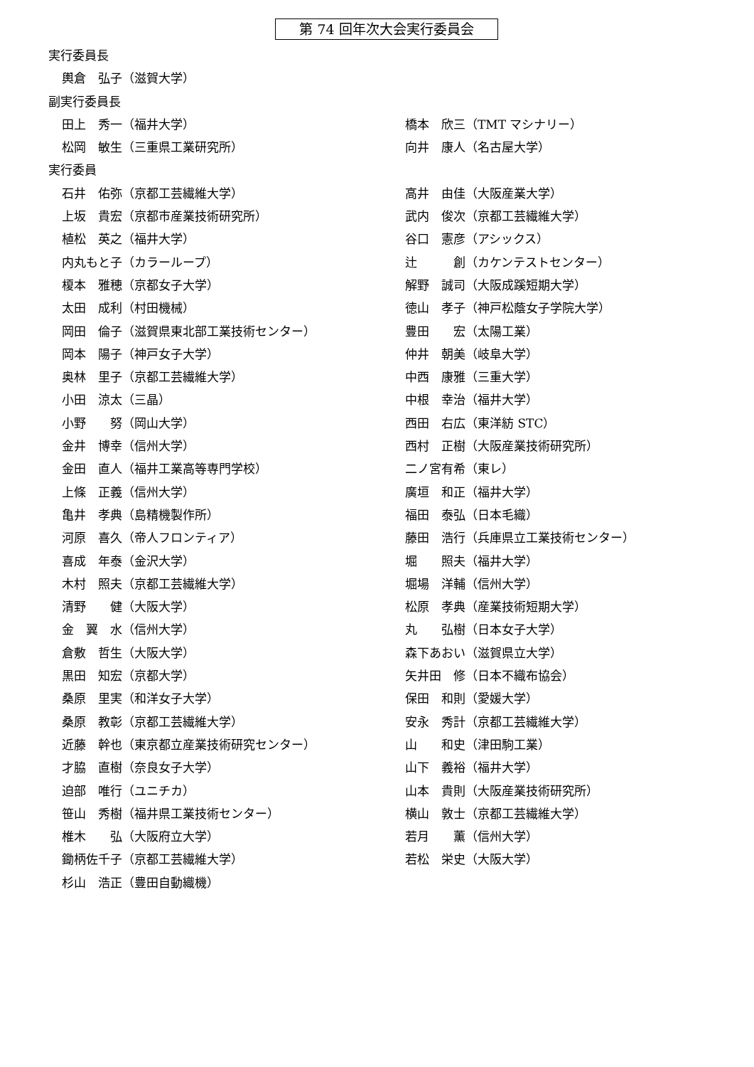第 74 回年次大会実行委員会
実行委員長
輿倉　弘子（滋賀大学）
副実行委員長
田上　秀一（福井大学） 橋本　欣三（TMT マシナリー）
松岡　敏生（三重県工業研究所） 向井　康人（名古屋大学）
実行委員
石井　佑弥（京都工芸繊維大学） 高井　由佳（大阪産業大学）
上坂　貴宏（京都市産業技術研究所） 武内　俊次（京都工芸繊維大学）
植松　英之（福井大学） 谷口　憲彦（アシックス）
内丸もと子（カラーループ） 辻　　　創（カケンテストセンター）
榎本　雅穂（京都女子大学） 解野　誠司（大阪成蹊短期大学）
太田　成利（村田機械） 徳山　孝子（神戸松蔭女子学院大学）
岡田　倫子（滋賀県東北部工業技術センター） 豊田　　宏（太陽工業）
岡本　陽子（神戸女子大学） 仲井　朝美（岐阜大学）
奥林　里子（京都工芸繊維大学） 中西　康雅（三重大学）
小田　涼太（三晶） 中根　幸治（福井大学）
小野　　努（岡山大学） 西田　右広（東洋紡 STC）
金井　博幸（信州大学） 西村　正樹（大阪産業技術研究所）
金田　直人（福井工業高等専門学校） 二ノ宮有希（東レ）
上條　正義（信州大学） 廣垣　和正（福井大学）
亀井　孝典（島精機製作所） 福田　泰弘（日本毛織）
河原　喜久（帝人フロンティア） 藤田　浩行（兵庫県立工業技術センター）
喜成　年泰（金沢大学） 堀　　照夫（福井大学）
木村　照夫（京都工芸繊維大学） 堀場　洋輔（信州大学）
清野　　健（大阪大学） 松原　孝典（産業技術短期大学）
金　翼　水（信州大学） 丸　　弘樹（日本女子大学）
倉敷　哲生（大阪大学） 森下あおい（滋賀県立大学）
黒田　知宏（京都大学） 矢井田　修（日本不織布協会）
桑原　里実（和洋女子大学） 保田　和則（愛媛大学）
桑原　教彰（京都工芸繊維大学） 安永　秀計（京都工芸繊維大学）
近藤　幹也（東京都立産業技術研究センター） 山　　和史（津田駒工業）
才脇　直樹（奈良女子大学） 山下　義裕（福井大学）
迫部　唯行（ユニチカ） 山本　貴則（大阪産業技術研究所）
笹山　秀樹（福井県工業技術センター） 横山　敦士（京都工芸繊維大学）
椎木　　弘（大阪府立大学） 若月　　薫（信州大学）
鋤柄佐千子（京都工芸繊維大学） 若松　栄史（大阪大学）
杉山　浩正（豊田自動織機）